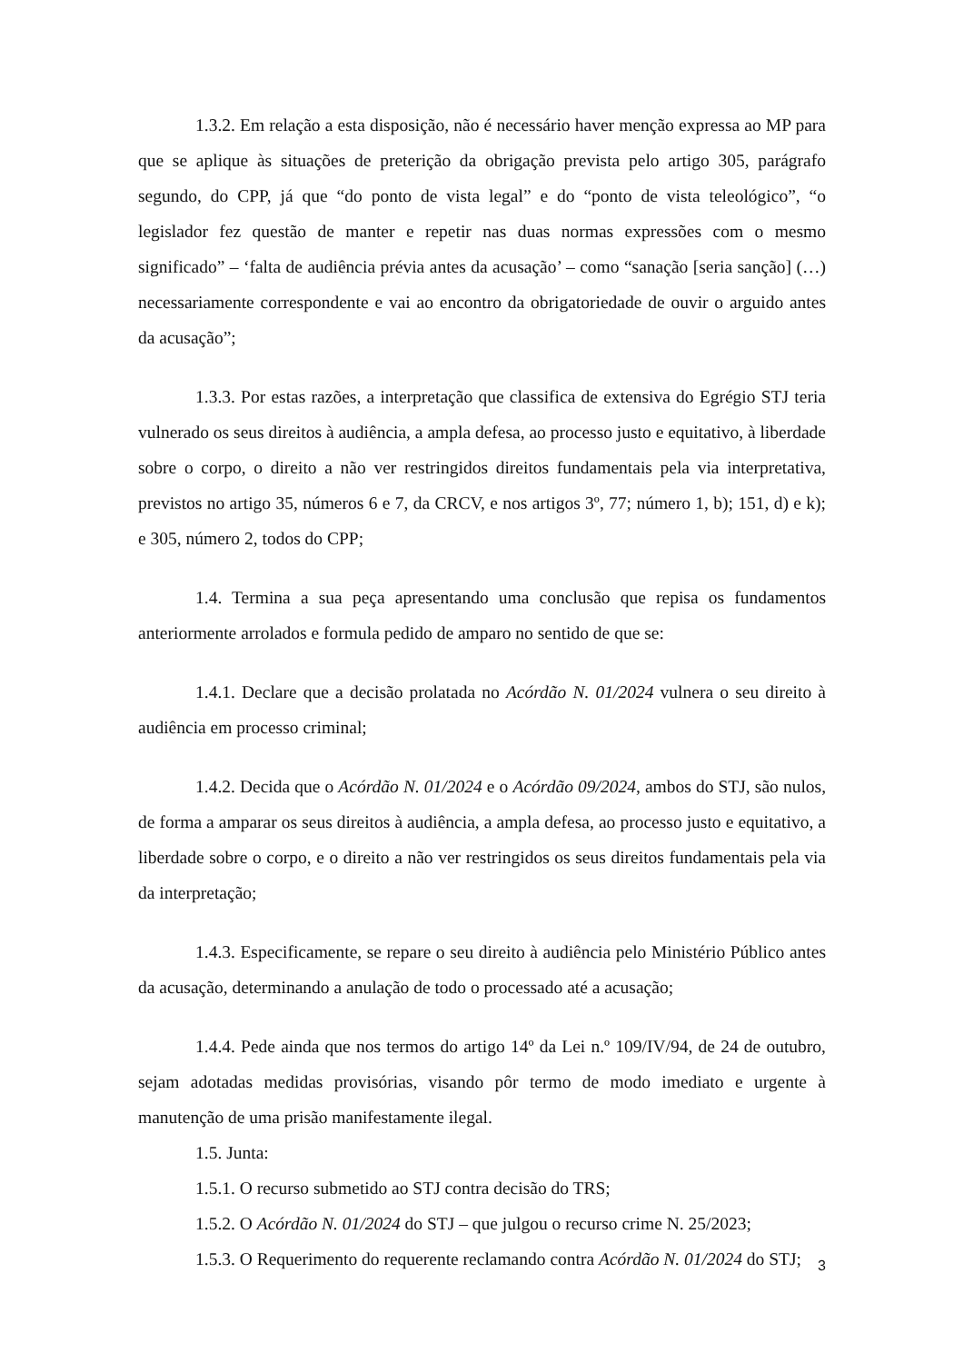1.3.2. Em relação a esta disposição, não é necessário haver menção expressa ao MP para que se aplique às situações de preterição da obrigação prevista pelo artigo 305, parágrafo segundo, do CPP, já que “do ponto de vista legal” e do “ponto de vista teleológico”, “o legislador fez questão de manter e repetir nas duas normas expressões com o mesmo significado” – ‘falta de audiência prévia antes da acusação’ – como “sanação [seria sanção] (…) necessariamente correspondente e vai ao encontro da obrigatoriedade de ouvir o arguido antes da acusação”;
1.3.3. Por estas razões, a interpretação que classifica de extensiva do Egrégio STJ teria vulnerado os seus direitos à audiência, a ampla defesa, ao processo justo e equitativo, à liberdade sobre o corpo, o direito a não ver restringidos direitos fundamentais pela via interpretativa, previstos no artigo 35, números 6 e 7, da CRCV, e nos artigos 3º, 77; número 1, b); 151, d) e k); e 305, número 2, todos do CPP;
1.4. Termina a sua peça apresentando uma conclusão que repisa os fundamentos anteriormente arrolados e formula pedido de amparo no sentido de que se:
1.4.1. Declare que a decisão prolatada no Acórdão N. 01/2024 vulnera o seu direito à audiência em processo criminal;
1.4.2. Decida que o Acórdão N. 01/2024 e o Acórdão 09/2024, ambos do STJ, são nulos, de forma a amparar os seus direitos à audiência, a ampla defesa, ao processo justo e equitativo, a liberdade sobre o corpo, e o direito a não ver restringidos os seus direitos fundamentais pela via da interpretação;
1.4.3. Especificamente, se repare o seu direito à audiência pelo Ministério Público antes da acusação, determinando a anulação de todo o processado até a acusação;
1.4.4. Pede ainda que nos termos do artigo 14º da Lei n.º 109/IV/94, de 24 de outubro, sejam adotadas medidas provisórias, visando pôr termo de modo imediato e urgente à manutenção de uma prisão manifestamente ilegal.
1.5. Junta:
1.5.1. O recurso submetido ao STJ contra decisão do TRS;
1.5.2. O Acórdão N. 01/2024 do STJ – que julgou o recurso crime N. 25/2023;
1.5.3. O Requerimento do requerente reclamando contra Acórdão N. 01/2024 do STJ;
3